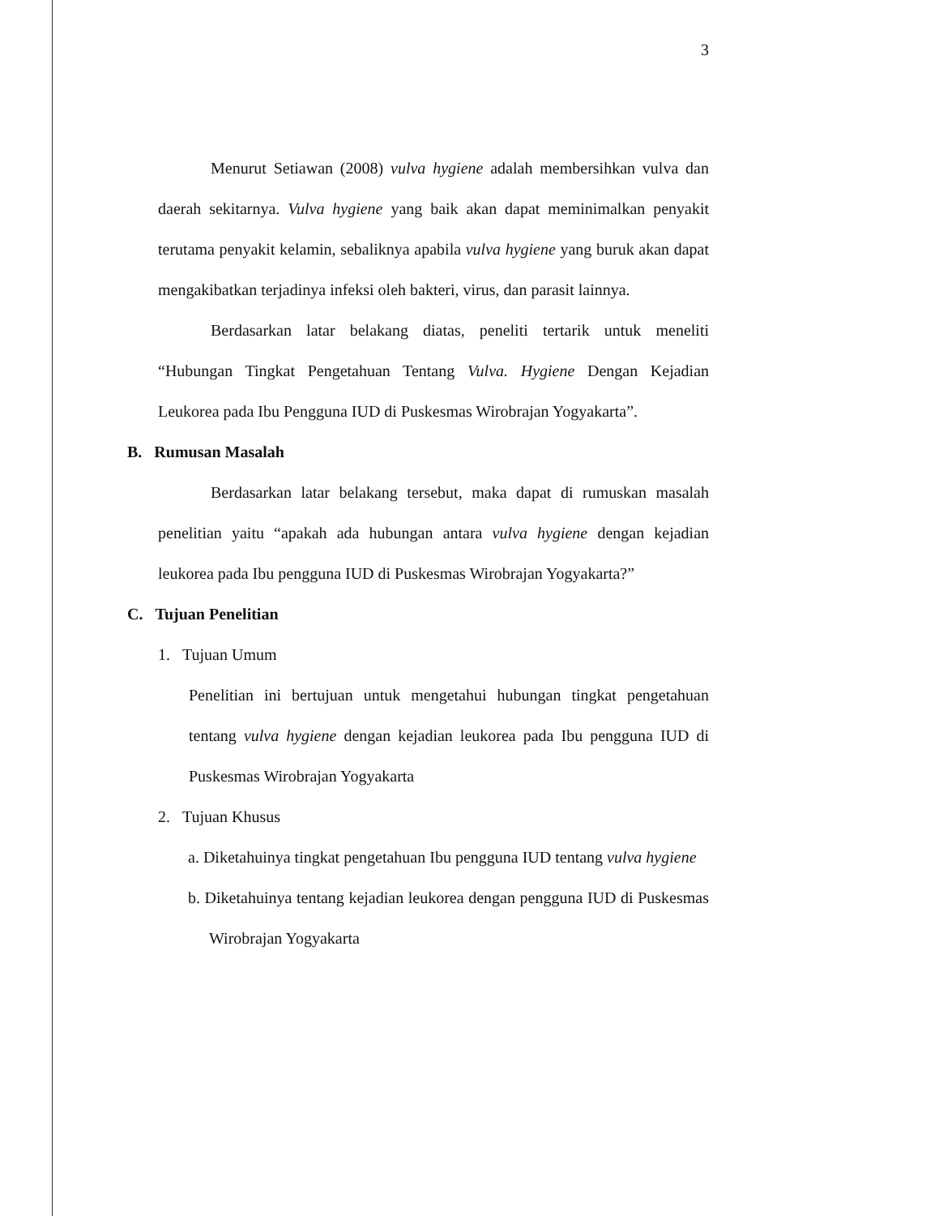3
Menurut Setiawan (2008) vulva hygiene adalah membersihkan vulva dan daerah sekitarnya. Vulva hygiene yang baik akan dapat meminimalkan penyakit terutama penyakit kelamin, sebaliknya apabila vulva hygiene yang buruk akan dapat mengakibatkan terjadinya infeksi oleh bakteri, virus, dan parasit lainnya.
Berdasarkan latar belakang diatas, peneliti tertarik untuk meneliti “Hubungan Tingkat Pengetahuan Tentang Vulva. Hygiene Dengan Kejadian Leukorea pada Ibu Pengguna IUD di Puskesmas Wirobrajan Yogyakarta”.
B. Rumusan Masalah
Berdasarkan latar belakang tersebut, maka dapat di rumuskan masalah penelitian yaitu “apakah ada hubungan antara vulva hygiene dengan kejadian leukorea pada Ibu pengguna IUD di Puskesmas Wirobrajan Yogyakarta?”
C. Tujuan Penelitian
1. Tujuan Umum
Penelitian ini bertujuan untuk mengetahui hubungan tingkat pengetahuan tentang vulva hygiene dengan kejadian leukorea pada Ibu pengguna IUD di Puskesmas Wirobrajan Yogyakarta
2. Tujuan Khusus
a. Diketahuinya tingkat pengetahuan Ibu pengguna IUD tentang vulva hygiene
b. Diketahuinya tentang kejadian leukorea dengan pengguna IUD di Puskesmas Wirobrajan Yogyakarta